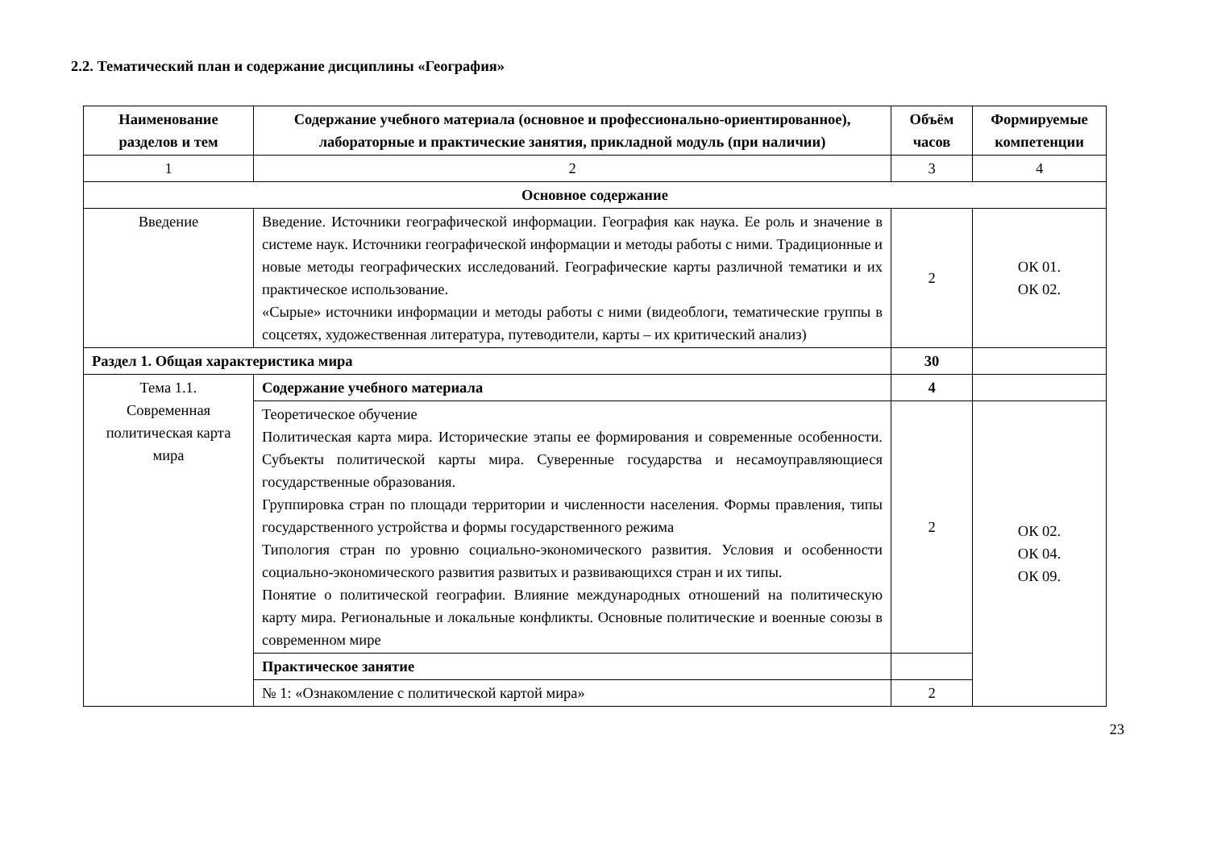2.2. Тематический план и содержание дисциплины «География»
| Наименование разделов и тем | Содержание учебного материала (основное и профессионально-ориентированное), лабораторные и практические занятия, прикладной модуль (при наличии) | Объём часов | Формируемые компетенции |
| --- | --- | --- | --- |
| 1 | 2 | 3 | 4 |
| Основное содержание | | | |
| Введение | Введение. Источники географической информации. География как наука. Ее роль и значение в системе наук. Источники географической информации и методы работы с ними. Традиционные и новые методы географических исследований. Географические карты различной тематики и их практическое использование. «Сырые» источники информации и методы работы с ними (видеоблоги, тематические группы в соцсетях, художественная литература, путеводители, карты – их критический анализ) | 2 | ОК 01. ОК 02. |
| Раздел 1. Общая характеристика мира | | 30 | |
| Тема 1.1. Современная политическая карта мира | Содержание учебного материала | 4 | |
| | Теоретическое обучение Политическая карта мира. Исторические этапы ее формирования и современные особенности. Субъекты политической карты мира. Суверенные государства и несамоуправляющиеся государственные образования. Группировка стран по площади территории и численности населения. Формы правления, типы государственного устройства и формы государственного режима Типология стран по уровню социально-экономического развития. Условия и особенности социально-экономического развития развитых и развивающихся стран и их типы. Понятие о политической географии. Влияние международных отношений на политическую карту мира. Региональные и локальные конфликты. Основные политические и военные союзы в современном мире | 2 | ОК 02. ОК 04. ОК 09. |
| | Практическое занятие | | |
| | № 1: «Ознакомление с политической картой мира» | 2 | |
23